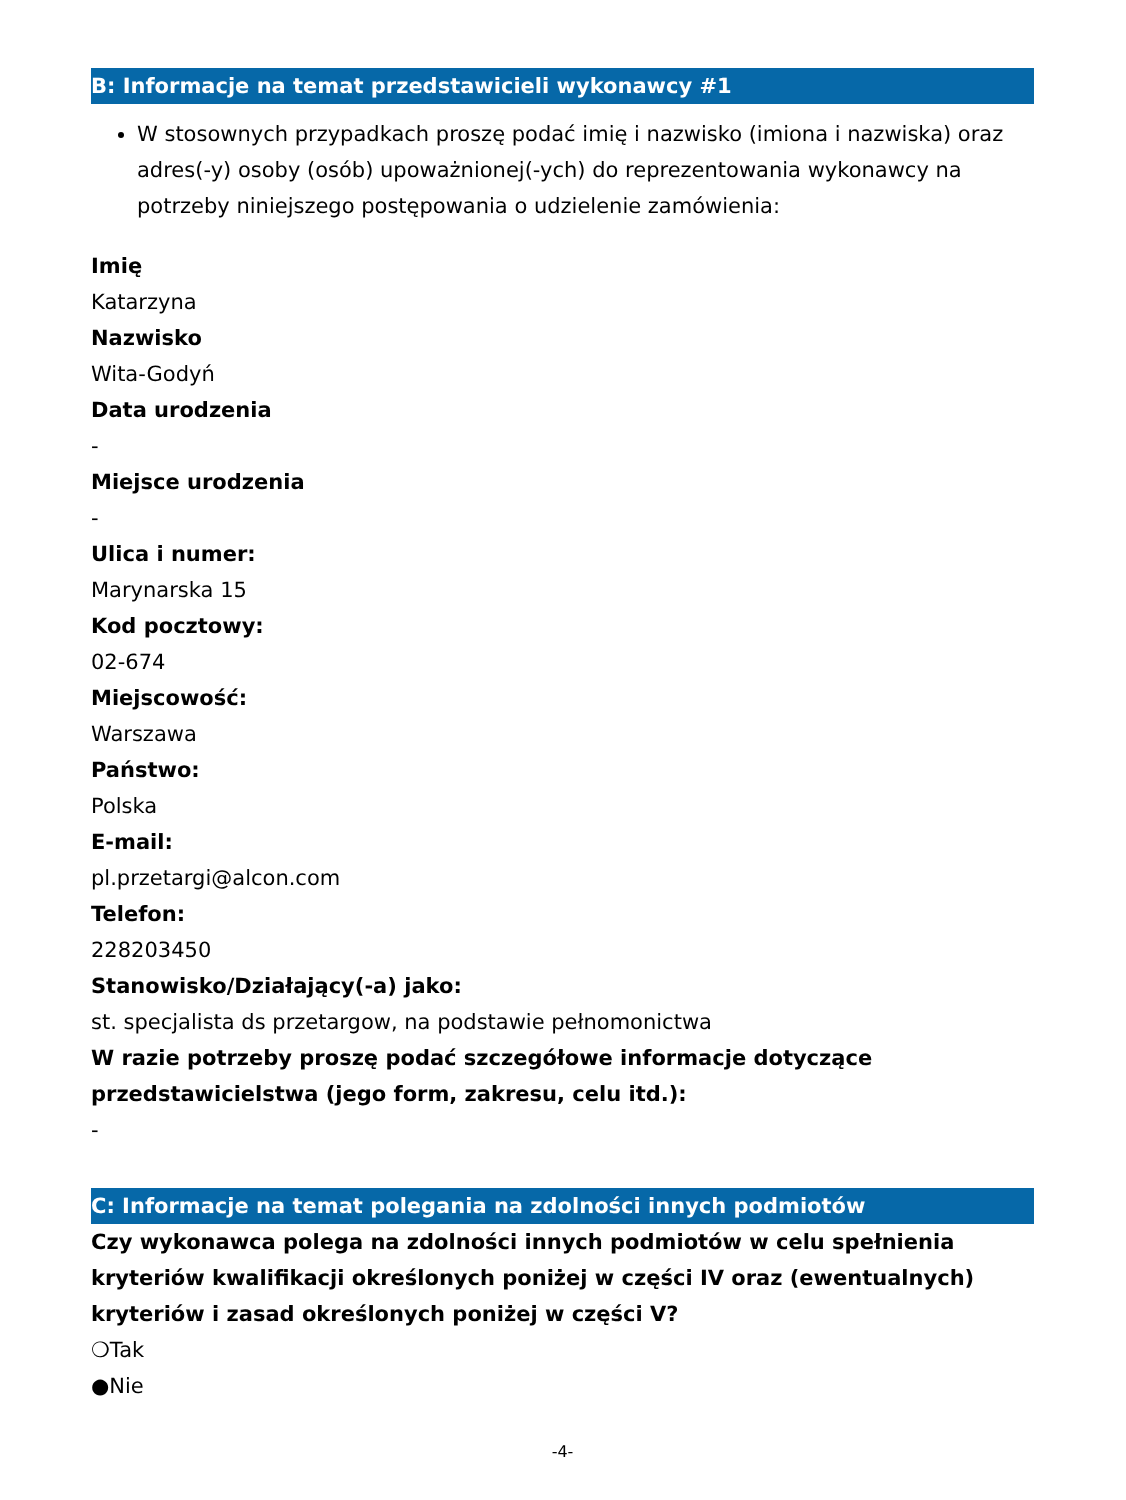B: Informacje na temat przedstawicieli wykonawcy #1
W stosownych przypadkach proszę podać imię i nazwisko (imiona i nazwiska) oraz adres(-y) osoby (osób) upoważnionej(-ych) do reprezentowania wykonawcy na potrzeby niniejszego postępowania o udzielenie zamówienia:
Imię
Katarzyna
Nazwisko
Wita-Godyń
Data urodzenia
-
Miejsce urodzenia
-
Ulica i numer:
Marynarska 15
Kod pocztowy:
02-674
Miejscowość:
Warszawa
Państwo:
Polska
E-mail:
pl.przetargi@alcon.com
Telefon:
228203450
Stanowisko/Działający(-a) jako:
st. specjalista ds przetargow, na podstawie pełnomonictwa
W razie potrzeby proszę podać szczegółowe informacje dotyczące przedstawicielstwa (jego form, zakresu, celu itd.):
-
C: Informacje na temat polegania na zdolności innych podmiotów
Czy wykonawca polega na zdolności innych podmiotów w celu spełnienia kryteriów kwalifikacji określonych poniżej w części IV oraz (ewentualnych) kryteriów i zasad określonych poniżej w części V?
❍Tak
●Nie
-4-